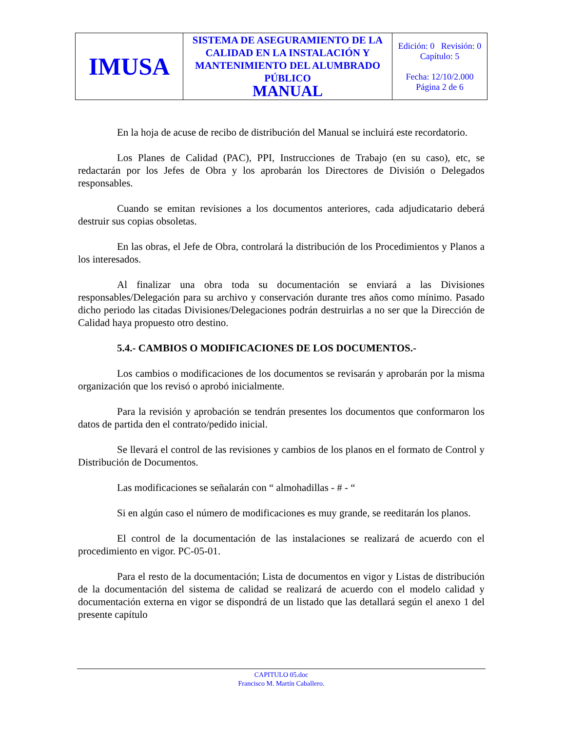| IMUSA | SISTEMA DE ASEGURAMIENTO DE LA CALIDAD EN LA INSTALACIÓN Y MANTENIMIENTO DEL ALUMBRADO PÚBLICO MANUAL | Edición: 0 Revisión: 0 Capítulo: 5 Fecha: 12/10/2.000 Página 2 de 6 |
En la hoja de acuse de recibo de distribución del Manual se incluirá este recordatorio.
Los Planes de Calidad (PAC), PPI, Instrucciones de Trabajo (en su caso), etc, se redactarán por los Jefes de Obra y los aprobarán los Directores de División o Delegados responsables.
Cuando se emitan revisiones a los documentos anteriores, cada adjudicatario deberá destruir sus copias obsoletas.
En las obras, el Jefe de Obra, controlará la distribución de los Procedimientos y Planos a los interesados.
Al finalizar una obra toda su documentación se enviará a las Divisiones responsables/Delegación para su archivo y conservación durante tres años como mínimo. Pasado dicho periodo las citadas Divisiones/Delegaciones podrán destruirlas a no ser que la Dirección de Calidad haya propuesto otro destino.
5.4.- CAMBIOS O MODIFICACIONES DE LOS DOCUMENTOS.-
Los cambios o modificaciones de los documentos se revisarán y aprobarán por la misma organización que los revisó o aprobó inicialmente.
Para la revisión y aprobación se tendrán presentes los documentos que conformaron los datos de partida den el contrato/pedido inicial.
Se llevará el control de las revisiones y cambios de los planos en el formato de Control y Distribución de Documentos.
Las modificaciones se señalarán con “ almohadillas - # - “
Si en algún caso el número de modificaciones es muy grande, se reeditarán los planos.
El control de la documentación de las instalaciones se realizará de acuerdo con el procedimiento en vigor. PC-05-01.
Para el resto de la documentación; Lista de documentos en vigor y Listas de distribución de la documentación del sistema de calidad se realizará de acuerdo con el modelo calidad y documentación externa en vigor se dispondrá de un listado que las detallará según el anexo 1 del presente capítulo
CAPITULO 05.doc
Francisco M. Martín Caballero.